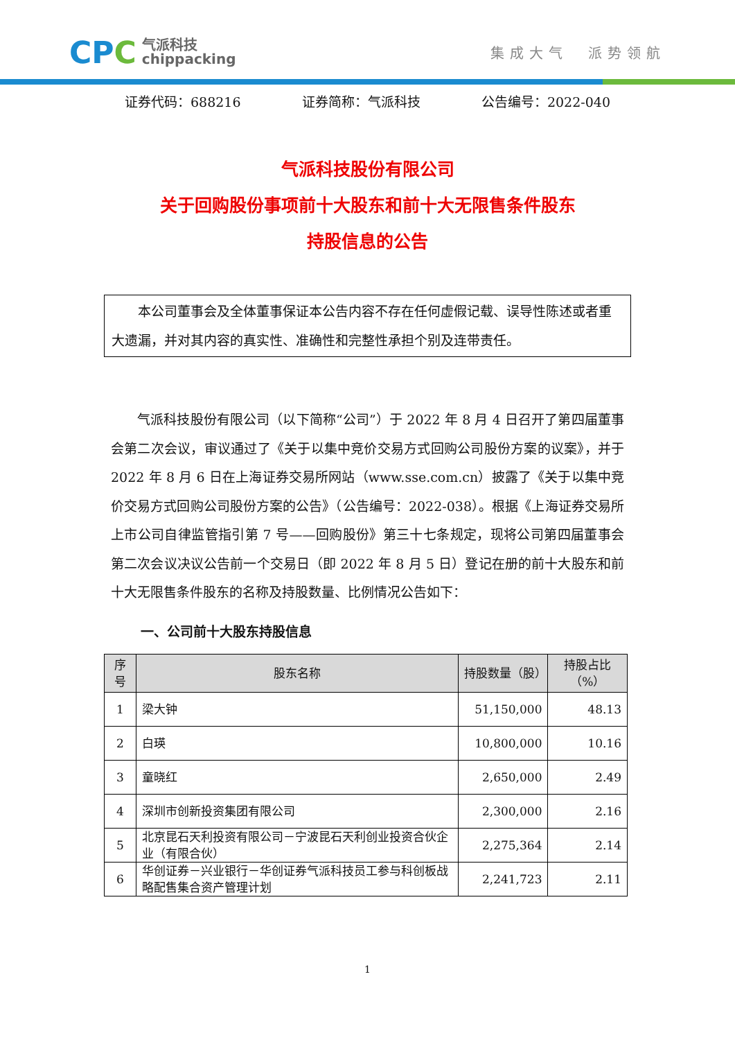CPC
气派科技
chippacking
集成大气 派势领航
证券代码：688216 证券简称：气派科技 公告编号：2022-040
气派科技股份有限公司
关于回购股份事项前十大股东和前十大无限售条件股东
持股信息的公告
本公司董事会及全体董事保证本公告内容不存在任何虚假记载、误导性陈述或者重大遗漏，并对其内容的真实性、准确性和完整性承担个别及连带责任。
气派科技股份有限公司（以下简称“公司”）于 2022 年 8 月 4 日召开了第四届董事会第二次会议，审议通过了《关于以集中竞价交易方式回购公司股份方案的议案》，并于 2022 年 8 月 6 日在上海证券交易所网站（www.sse.com.cn）披露了《关于以集中竞价交易方式回购公司股份方案的公告》（公告编号：2022-038）。根据《上海证券交易所上市公司自律监管指引第 7 号——回购股份》第三十七条规定，现将公司第四届董事会第二次会议决议公告前一个交易日（即 2022 年 8 月 5 日）登记在册的前十大股东和前十大无限售条件股东的名称及持股数量、比例情况公告如下：
一、公司前十大股东持股信息
| 序号 | 股东名称 | 持股数量（股） | 持股占比（%） |
| --- | --- | --- | --- |
| 1 | 梁大钟 | 51,150,000 | 48.13 |
| 2 | 白瑛 | 10,800,000 | 10.16 |
| 3 | 童晓红 | 2,650,000 | 2.49 |
| 4 | 深圳市创新投资集团有限公司 | 2,300,000 | 2.16 |
| 5 | 北京昆石天利投资有限公司－宁波昆石天利创业投资合伙企业（有限合伙） | 2,275,364 | 2.14 |
| 6 | 华创证券－兴业银行－华创证券气派科技员工参与科创板战略配售集合资产管理计划 | 2,241,723 | 2.11 |
1